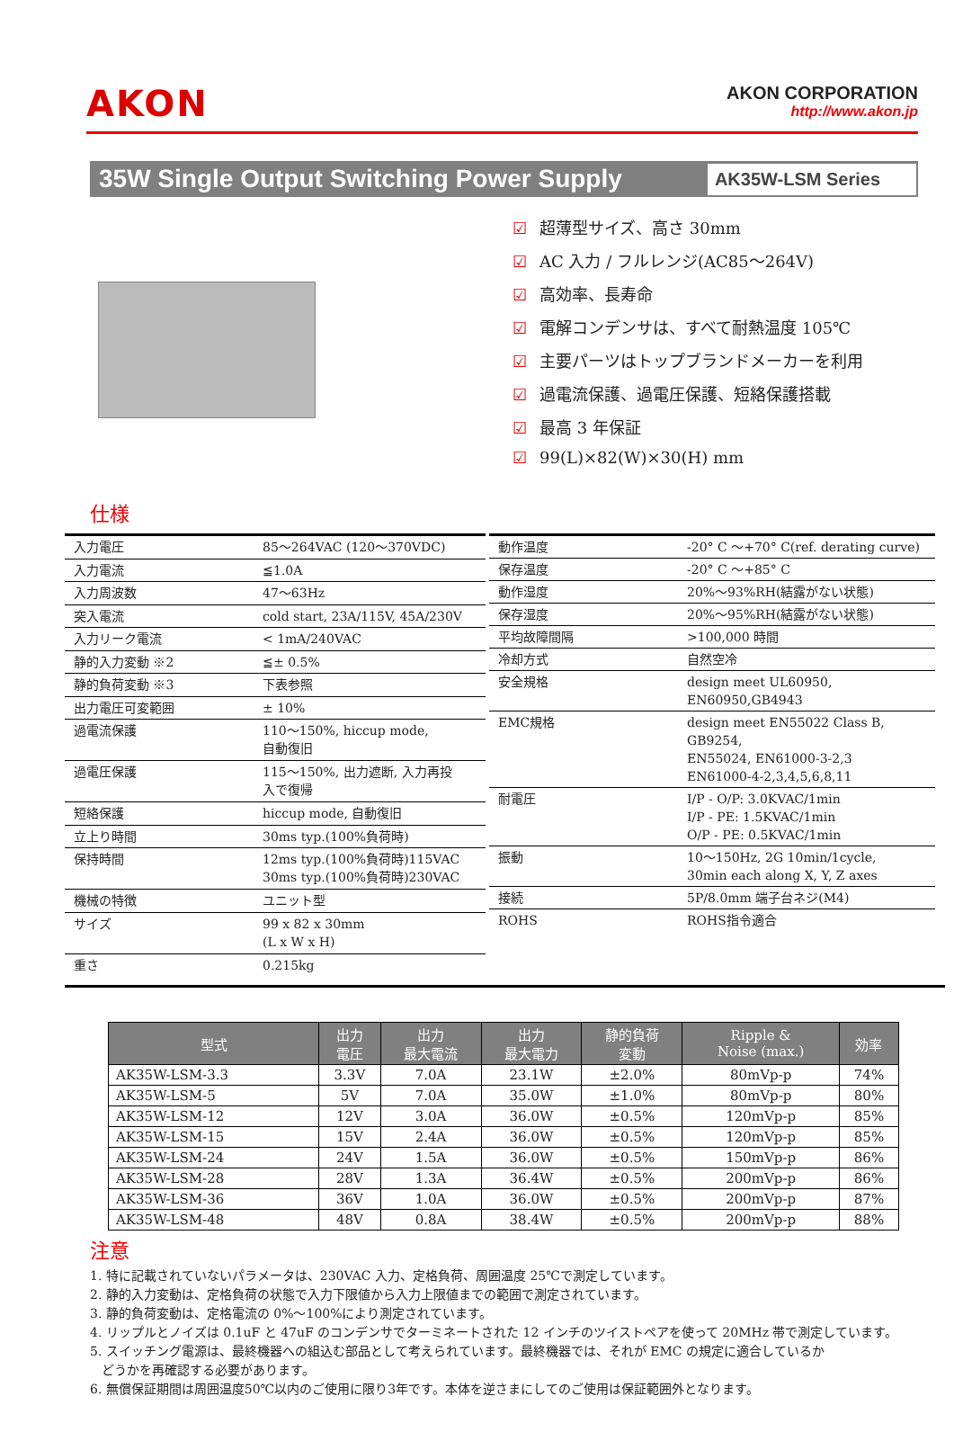AKON
AKON CORPORATION
http://www.akon.jp
35W Single Output Switching Power Supply
AK35W-LSM Series
☑ 超薄型サイズ、高さ 30mm
☑ AC 入力 / フルレンジ(AC85～264V)
☑ 高効率、長寿命
☑ 電解コンデンサは、すべて耐熱温度 105℃
☑ 主要パーツはトップブランドメーカーを利用
☑ 過電流保護、過電圧保護、短絡保護搭載
☑ 最高 3 年保証
☑ 99(L)×82(W)×30(H) mm
仕様
| 入力電圧 | 85～264VAC (120～370VDC) |
| 入力電流 | ≦1.0A |
| 入力周波数 | 47～63Hz |
| 突入電流 | cold start, 23A/115V, 45A/230V |
| 入力リーク電流 | < 1mA/240VAC |
| 静的入力変動 ※2 | ≦± 0.5% |
| 静的負荷変動 ※3 | 下表参照 |
| 出力電圧可変範囲 | ± 10% |
| 過電流保護 | 110～150%, hiccup mode, 自動復旧 |
| 過電圧保護 | 115～150%, 出力遮断, 入力再投 入で復帰 |
| 短絡保護 | hiccup mode, 自動復旧 |
| 立上り時間 | 30ms typ.(100%負荷時) |
| 保持時間 | 12ms typ.(100%負荷時)115VAC 30ms typ.(100%負荷時)230VAC |
| 機械の特徴 | ユニット型 |
| サイズ | 99 x 82 x 30mm (L x W x H) |
| 重さ | 0.215kg |
| 動作温度 | -20° C ～+70° C(ref. derating curve) |
| 保存温度 | -20° C ～+85° C |
| 動作湿度 | 20%～93%RH(結露がない状態) |
| 保存湿度 | 20%～95%RH(結露がない状態) |
| 平均故障間隔 | >100,000 時間 |
| 冷却方式 | 自然空冷 |
| 安全規格 | design meet UL60950, EN60950,GB4943 |
| EMC規格 | design meet EN55022 Class B, GB9254, EN55024, EN61000-3-2,3 EN61000-4-2,3,4,5,6,8,11 |
| 耐電圧 | I/P - O/P: 3.0KVAC/1min I/P - PE: 1.5KVAC/1min O/P - PE: 0.5KVAC/1min |
| 振動 | 10～150Hz, 2G 10min/1cycle, 30min each along X, Y, Z axes |
| 接続 | 5P/8.0mm 端子台ネジ(M4) |
| ROHS | ROHS指令適合 |
| 型式 | 出力 電圧 | 出力 最大電流 | 出力 最大電力 | 静的負荷 変動 | Ripple & Noise (max.) | 効率 |
| --- | --- | --- | --- | --- | --- | --- |
| AK35W-LSM-3.3 | 3.3V | 7.0A | 23.1W | ±2.0% | 80mVp-p | 74% |
| AK35W-LSM-5 | 5V | 7.0A | 35.0W | ±1.0% | 80mVp-p | 80% |
| AK35W-LSM-12 | 12V | 3.0A | 36.0W | ±0.5% | 120mVp-p | 85% |
| AK35W-LSM-15 | 15V | 2.4A | 36.0W | ±0.5% | 120mVp-p | 85% |
| AK35W-LSM-24 | 24V | 1.5A | 36.0W | ±0.5% | 150mVp-p | 86% |
| AK35W-LSM-28 | 28V | 1.3A | 36.4W | ±0.5% | 200mVp-p | 86% |
| AK35W-LSM-36 | 36V | 1.0A | 36.0W | ±0.5% | 200mVp-p | 87% |
| AK35W-LSM-48 | 48V | 0.8A | 38.4W | ±0.5% | 200mVp-p | 88% |
注意
1. 特に記載されていないパラメータは、230VAC 入力、定格負荷、周囲温度 25℃で測定しています。
2. 静的入力変動は、定格負荷の状態で入力下限値から入力上限値までの範囲で測定されています。
3. 静的負荷変動は、定格電流の 0%～100%により測定されています。
4. リップルとノイズは 0.1uF と 47uF のコンデンサでターミネートされた 12 インチのツイストペアを使って 20MHz 帯で測定しています。
5. スイッチング電源は、最終機器への組込む部品として考えられています。最終機器では、それが EMC の規定に適合しているか
どうかを再確認する必要があります。
6. 無償保証期間は周囲温度50℃以内のご使用に限り3年です。本体を逆さまにしてのご使用は保証範囲外となります。